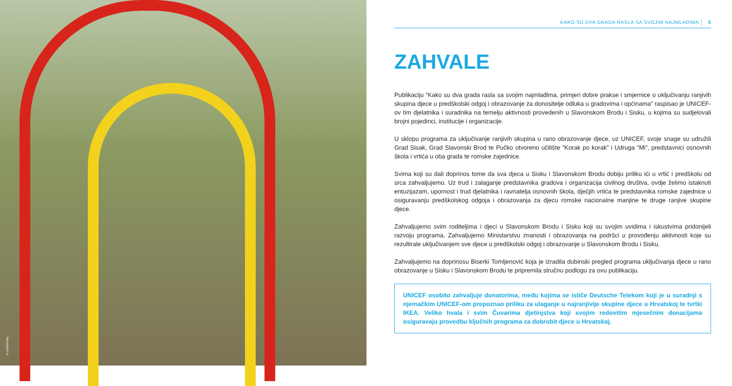© UNICEF/Ilej
KAKO SU DVA GRADA RASLA SA SVOJIM NAJMLAĐIMA │ 5
ZAHVALE
Publikaciju “Kako su dva grada rasla sa svojim najmlađima, primjeri dobre prakse i smjernice o uključivanju ranjivih skupina djece u predškolski odgoj i obrazovanje za donositelje odluka u gradovima i općinama” raspisao je UNICEF-ov tim djelatnika i suradnika na temelju aktivnosti provedenih u Slavonskom Brodu i Sisku, u kojima su sudjelovali brojni pojedinci, institucije i organizacije.
U sklopu programa za uključivanje ranjivih skupina u rano obrazovanje djece, uz UNICEF, svoje snage su udružili Grad Sisak, Grad Slavonski Brod te Pučko otvoreno učilište “Korak po korak” i Udruga “Mi”, predstavnici osnovnih škola i vrtića u oba grada te romske zajednice.
Svima koji su dali doprinos tome da sva djeca u Sisku i Slavonskom Brodu dobiju priliku ići u vrtić i predškolu od srca zahvaljujemo. Uz trud i zalaganje predstavnika gradova i organizacija civilnog društva, ovdje želimo istaknuti entuzijazam, upornost i trud djelatnika i ravnatelja osnovnih škola, dječjih vrtića te predstavnika romske zajednice u osiguravanju predškolskog odgoja i obrazovanja za djecu romske nacionalne manjine te druge ranjive skupine djece.
Zahvaljujemo svim roditeljima i djeci u Slavonskom Brodu i Sisku koji su svojim uvidima i iskustvima pridonijeli razvoju programa. Zahvaljujemo Ministarstvu znanosti i obrazovanja na podršci u provođenju aktivnosti koje su rezultirale uključivanjem sve djece u predškolski odgoj i obrazovanje u Slavonskom Brodu i Sisku.
Zahvaljujemo na doprinosu Biserki Tomljenović koja je izradila dubinski pregled programa uključivanja djece u rano obrazovanje u Sisku i Slavonskom Brodu te pripremila stručnu podlogu za ovu publikaciju.
UNICEF osobito zahvaljuje donatorima, među kojima se ističe Deutsche Telekom koji je u suradnji s njemačkim UNICEF-om prepoznao priliku za ulaganje u najranjivije skupine djece u Hrvatskoj te tvrtki IKEA. Veliko hvala i svim Čuvarima djetinjstva koji svojim redovitim mjesečnim donacijama osiguravaju provedbu ključnih programa za dobrobit djece u Hrvatskoj.